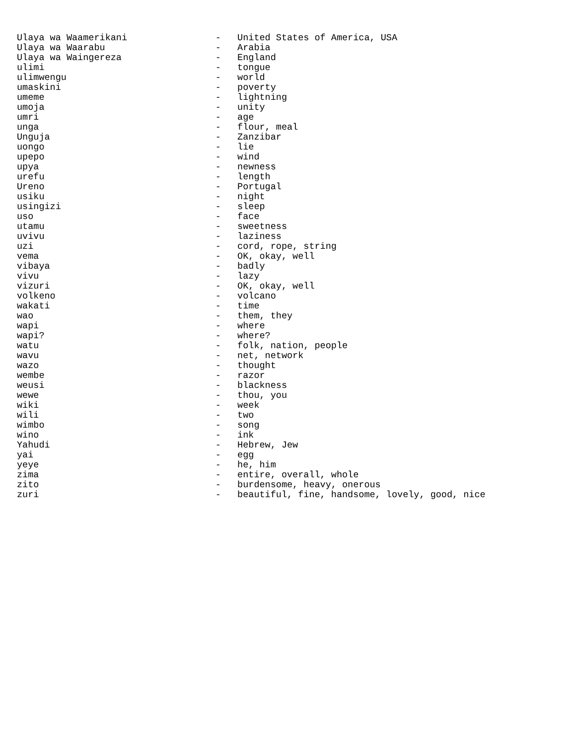Ulaya wa Waamerikani                -   United States of America, USA
Ulaya wa Waarabu                    -   Arabia
Ulaya wa Waingereza                 -   England
ulimi                               -   tongue
ulimwengu                           -   world
umaskini                            -   poverty
umeme                               -   lightning
umoja                               -   unity
umri                                -   age
unga                                -   flour, meal
Unguja                              -   Zanzibar
uongo                               -   lie
upepo                               -   wind
upya                                -   newness
urefu                               -   length
Ureno                               -   Portugal
usiku                               -   night
usingizi                            -   sleep
uso                                 -   face
utamu                               -   sweetness
uvivu                               -   laziness
uzi                                 -   cord, rope, string
vema                                -   OK, okay, well
vibaya                              -   badly
vivu                                -   lazy
vizuri                              -   OK, okay, well
volkeno                             -   volcano
wakati                              -   time
wao                                 -   them, they
wapi                                -   where
wapi?                               -   where?
watu                                -   folk, nation, people
wavu                                -   net, network
wazo                                -   thought
wembe                               -   razor
weusi                               -   blackness
wewe                                -   thou, you
wiki                                -   week
wili                                -   two
wimbo                               -   song
wino                                -   ink
Yahudi                              -   Hebrew, Jew
yai                                 -   egg
yeye                                -   he, him
zima                                -   entire, overall, whole
zito                                -   burdensome, heavy, onerous
zuri                                -   beautiful, fine, handsome, lovely, good, nice